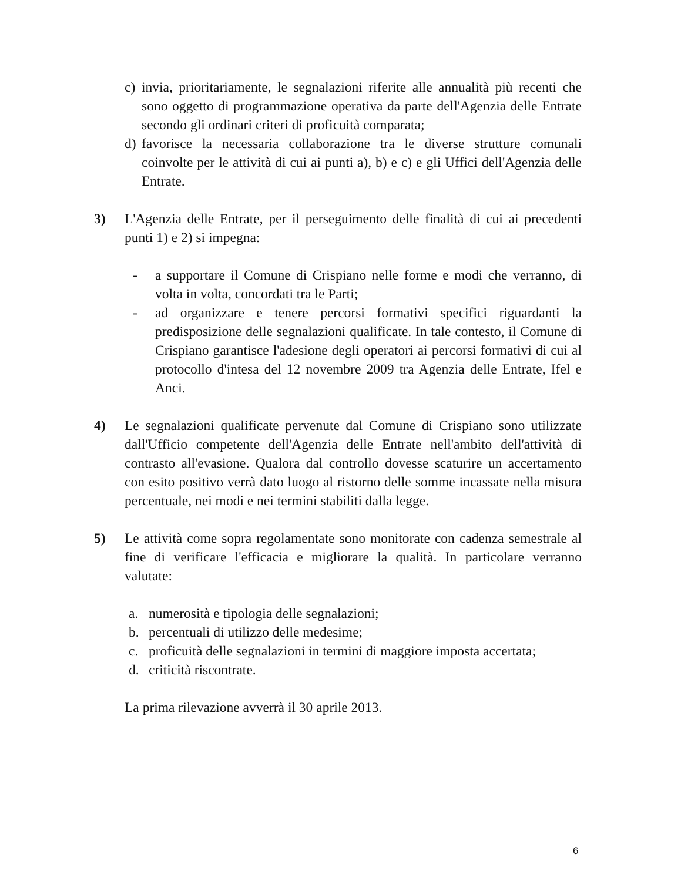c) invia, prioritariamente, le segnalazioni riferite alle annualità più recenti che sono oggetto di programmazione operativa da parte dell'Agenzia delle Entrate secondo gli ordinari criteri di proficuità comparata;
d) favorisce la necessaria collaborazione tra le diverse strutture comunali coinvolte per le attività di cui ai punti a), b) e c) e gli Uffici dell'Agenzia delle Entrate.
3) L'Agenzia delle Entrate, per il perseguimento delle finalità di cui ai precedenti punti 1) e 2) si impegna:
- a supportare il Comune di Crispiano nelle forme e modi che verranno, di volta in volta, concordati tra le Parti;
- ad organizzare e tenere percorsi formativi specifici riguardanti la predisposizione delle segnalazioni qualificate. In tale contesto, il Comune di Crispiano garantisce l'adesione degli operatori ai percorsi formativi di cui al protocollo d'intesa del 12 novembre 2009 tra Agenzia delle Entrate, Ifel e Anci.
4) Le segnalazioni qualificate pervenute dal Comune di Crispiano sono utilizzate dall'Ufficio competente dell'Agenzia delle Entrate nell'ambito dell'attività di contrasto all'evasione. Qualora dal controllo dovesse scaturire un accertamento con esito positivo verrà dato luogo al ristorno delle somme incassate nella misura percentuale, nei modi e nei termini stabiliti dalla legge.
5) Le attività come sopra regolamentate sono monitorate con cadenza semestrale al fine di verificare l'efficacia e migliorare la qualità. In particolare verranno valutate:
a. numerosità e tipologia delle segnalazioni;
b. percentuali di utilizzo delle medesime;
c. proficuità delle segnalazioni in termini di maggiore imposta accertata;
d. criticità riscontrate.
La prima rilevazione avverrà il 30 aprile 2013.
6